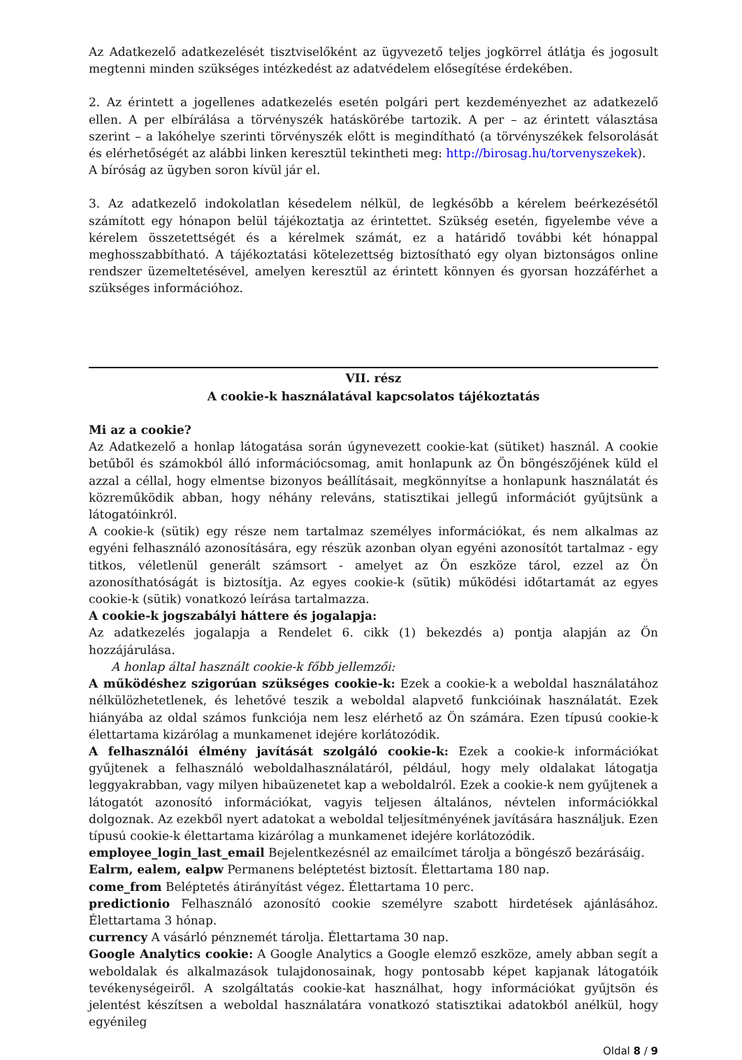Az Adatkezelő adatkezelését tisztviselőként az ügyvezető teljes jogkörrel átlátja és jogosult megtenni minden szükséges intézkedést az adatvédelem elősegítése érdekében.
2. Az érintett a jogellenes adatkezelés esetén polgári pert kezdeményezhet az adatkezelő ellen. A per elbírálása a törvényszék hatáskörébe tartozik. A per – az érintett választása szerint – a lakóhelye szerinti törvényszék előtt is megindítható (a törvényszékek felsorolását és elérhetőségét az alábbi linken keresztül tekintheti meg: http://birosag.hu/torvenyszekek).
A bíróság az ügyben soron kívül jár el.
3. Az adatkezelő indokolatlan késedelem nélkül, de legkésőbb a kérelem beérkezésétől számított egy hónapon belül tájékoztatja az érintettet. Szükség esetén, figyelembe véve a kérelem összetettségét és a kérelmek számát, ez a határidő további két hónappal meghosszabbítható. A tájékoztatási kötelezettség biztosítható egy olyan biztonságos online rendszer üzemeltetésével, amelyen keresztül az érintett könnyen és gyorsan hozzáférhet a szükséges információhoz.
VII. rész
A cookie-k használatával kapcsolatos tájékoztatás
Mi az a cookie?
Az Adatkezelő a honlap látogatása során úgynevezett cookie-kat (sütiket) használ. A cookie betűből és számokból álló információcsomag, amit honlapunk az Ön böngészőjének küld el azzal a céllal, hogy elmentse bizonyos beállításait, megkönnyítse a honlapunk használatát és közreműködik abban, hogy néhány releváns, statisztikai jellegű információt gyűjtsünk a látogatóinkról.
A cookie-k (sütik) egy része nem tartalmaz személyes információkat, és nem alkalmas az egyéni felhasználó azonosítására, egy részük azonban olyan egyéni azonosítót tartalmaz - egy titkos, véletlenül generált számsort - amelyet az Ön eszköze tárol, ezzel az Ön azonosíthatóságát is biztosítja. Az egyes cookie-k (sütik) működési időtartamát az egyes cookie-k (sütik) vonatkozó leírása tartalmazza.
A cookie-k jogszabályi háttere és jogalapja:
Az adatkezelés jogalapja a Rendelet 6. cikk (1) bekezdés a) pontja alapján az Ön hozzájárulása.
A honlap által használt cookie-k főbb jellemzői:
A működéshez szigorúan szükséges cookie-k: Ezek a cookie-k a weboldal használatához nélkülözhetetlenek, és lehetővé teszik a weboldal alapvető funkcióinak használatát. Ezek hiányába az oldal számos funkciója nem lesz elérhető az Ön számára. Ezen típusú cookie-k élettartama kizárólag a munkamenet idejére korlátozódik.
A felhasználói élmény javítását szolgáló cookie-k: Ezek a cookie-k információkat gyűjtenek a felhasználó weboldalhasználatáról, például, hogy mely oldalakat látogatja leggyakrabban, vagy milyen hibaüzenetet kap a weboldalról. Ezek a cookie-k nem gyűjtenek a látogatót azonosító információkat, vagyis teljesen általános, névtelen információkkal dolgoznak. Az ezekből nyert adatokat a weboldal teljesítményének javítására használjuk. Ezen típusú cookie-k élettartama kizárólag a munkamenet idejére korlátozódik.
employee_login_last_email Bejelentkezésnél az emailcímet tárolja a böngésző bezárásáig.
Ealrm, ealem, ealpw Permanens beléptetést biztosít. Élettartama 180 nap.
come_from Beléptetés átirányítást végez. Élettartama 10 perc.
predictionio Felhasználó azonosító cookie személyre szabott hirdetések ajánlásához. Élettartama 3 hónap.
currency A vásárló pénznemét tárolja. Élettartama 30 nap.
Google Analytics cookie: A Google Analytics a Google elemző eszköze, amely abban segít a weboldalak és alkalmazások tulajdonosainak, hogy pontosabb képet kapjanak látogatóik tevékenységeiről. A szolgáltatás cookie-kat használhat, hogy információkat gyűjtsön és jelentést készítsen a weboldal használatára vonatkozó statisztikai adatokból anélkül, hogy egyénileg
Oldal 8 / 9